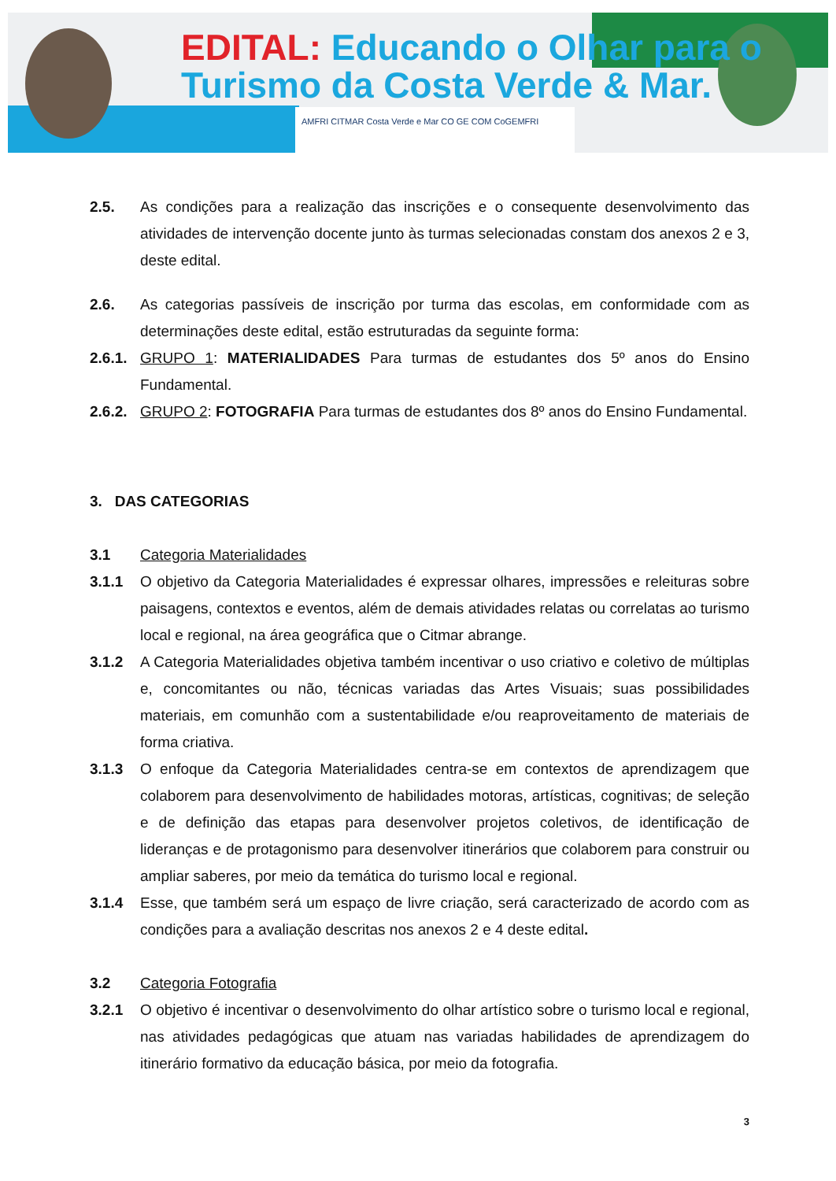EDITAL: Educando o Olhar para o
Turismo da Costa Verde & Mar.
AMFRI CITMAR Costa Verde e Mar CO GE COM CoGEMFRI
2.5. As condições para a realização das inscrições e o consequente desenvolvimento das atividades de intervenção docente junto às turmas selecionadas constam dos anexos 2 e 3, deste edital.
2.6. As categorias passíveis de inscrição por turma das escolas, em conformidade com as determinações deste edital, estão estruturadas da seguinte forma:
2.6.1.
GRUPO 1: MATERIALIDADES Para turmas de estudantes dos 5º anos do Ensino Fundamental.
2.6.2.
GRUPO 2: FOTOGRAFIA Para turmas de estudantes dos 8º anos do Ensino Fundamental.
3. DAS CATEGORIAS
3.1 Categoria Materialidades
3.1.1 O objetivo da Categoria Materialidades é expressar olhares, impressões e releituras sobre paisagens, contextos e eventos, além de demais atividades relatas ou correlatas ao turismo local e regional, na área geográfica que o Citmar abrange.
3.1.2 A Categoria Materialidades objetiva também incentivar o uso criativo e coletivo de múltiplas e, concomitantes ou não, técnicas variadas das Artes Visuais; suas possibilidades materiais, em comunhão com a sustentabilidade e/ou reaproveitamento de materiais de forma criativa.
3.1.3 O enfoque da Categoria Materialidades centra-se em contextos de aprendizagem que colaborem para desenvolvimento de habilidades motoras, artísticas, cognitivas; de seleção e de definição das etapas para desenvolver projetos coletivos, de identificação de lideranças e de protagonismo para desenvolver itinerários que colaborem para construir ou ampliar saberes, por meio da temática do turismo local e regional.
3.1.4 Esse, que também será um espaço de livre criação, será caracterizado de acordo com as condições para a avaliação descritas nos anexos 2 e 4 deste edital.
3.2 Categoria Fotografia
3.2.1 O objetivo é incentivar o desenvolvimento do olhar artístico sobre o turismo local e regional, nas atividades pedagógicas que atuam nas variadas habilidades de aprendizagem do itinerário formativo da educação básica, por meio da fotografia.
3